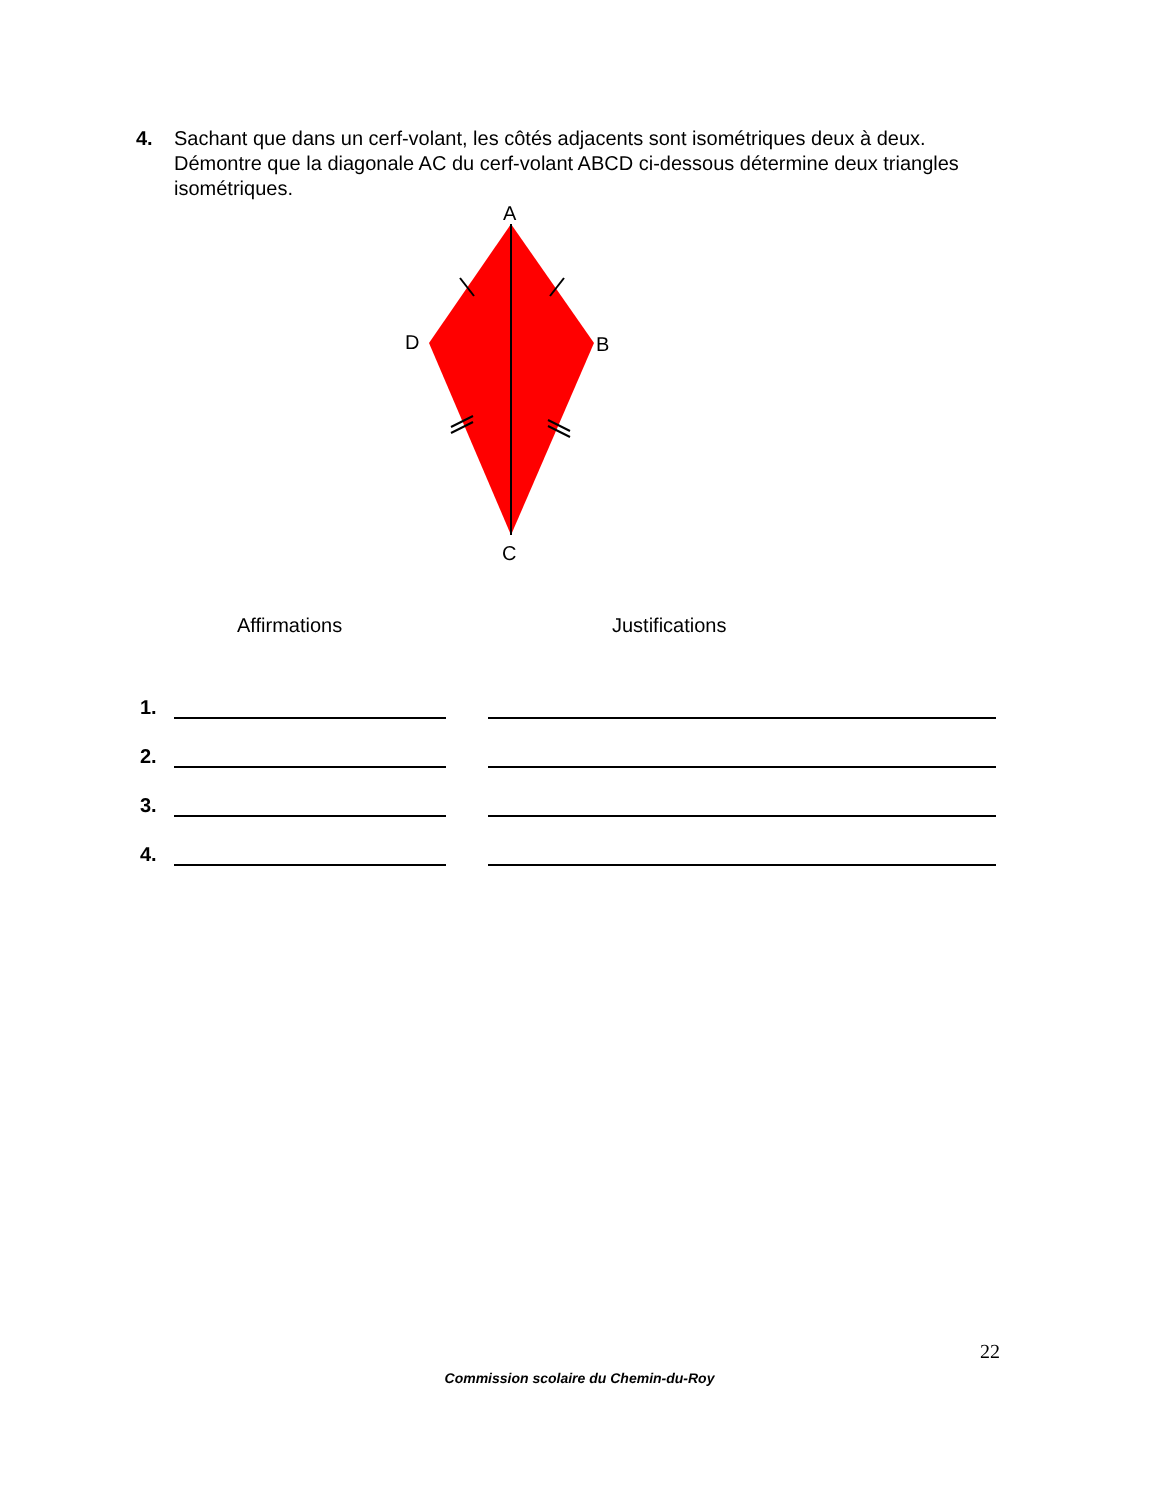4. Sachant que dans un cerf-volant, les côtés adjacents sont isométriques deux à deux. Démontre que la diagonale AC du cerf-volant ABCD ci-dessous détermine deux triangles isométriques.
A
B
C
D
Affirmations Justifications
1.
2.
3.
4.
22
Commission scolaire du Chemin-du-Roy